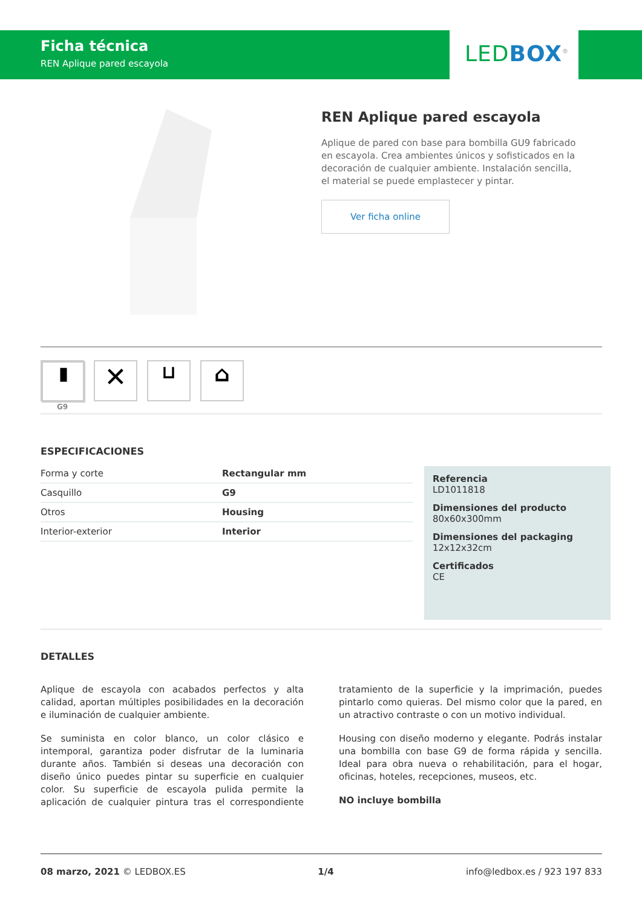Ficha técnica
REN Aplique pared escayola
LED BOX<sup>®</sup>
REN Aplique pared escayola
Aplique de pared con base para bombilla GU9 fabricado en escayola. Crea ambientes únicos y sofisticados en la decoración de cualquier ambiente. Instalación sencilla, el material se puede emplastecer y pintar.
Ver ficha online
▮
G9
✕
⊔
⌂
ESPECIFICACIONES
| Forma y corte | Rectangular mm |
| Casquillo | G9 |
| Otros | Housing |
| Interior-exterior | Interior |
Referencia
LD1011818
Dimensiones del producto
80x60x300mm
Dimensiones del packaging
12x12x32cm
Certificados
CE
DETALLES
Aplique de escayola con acabados perfectos y alta calidad, aportan múltiples posibilidades en la decoración e iluminación de cualquier ambiente.
Se suminista en color blanco, un color clásico e intemporal, garantiza poder disfrutar de la luminaria durante años. También si deseas una decoración con diseño único puedes pintar su superficie en cualquier color. Su superficie de escayola pulida permite la aplicación de cualquier pintura tras el correspondiente tratamiento de la superficie y la imprimación, puedes pintarlo como quieras. Del mismo color que la pared, en un atractivo contraste o con un motivo individual.
Housing con diseño moderno y elegante. Podrás instalar una bombilla con base G9 de forma rápida y sencilla. Ideal para obra nueva o rehabilitación, para el hogar, oficinas, hoteles, recepciones, museos, etc.
NO incluye bombilla
08 marzo, 2021 © LEDBOX.ES 1/4 info@ledbox.es / 923 197 833